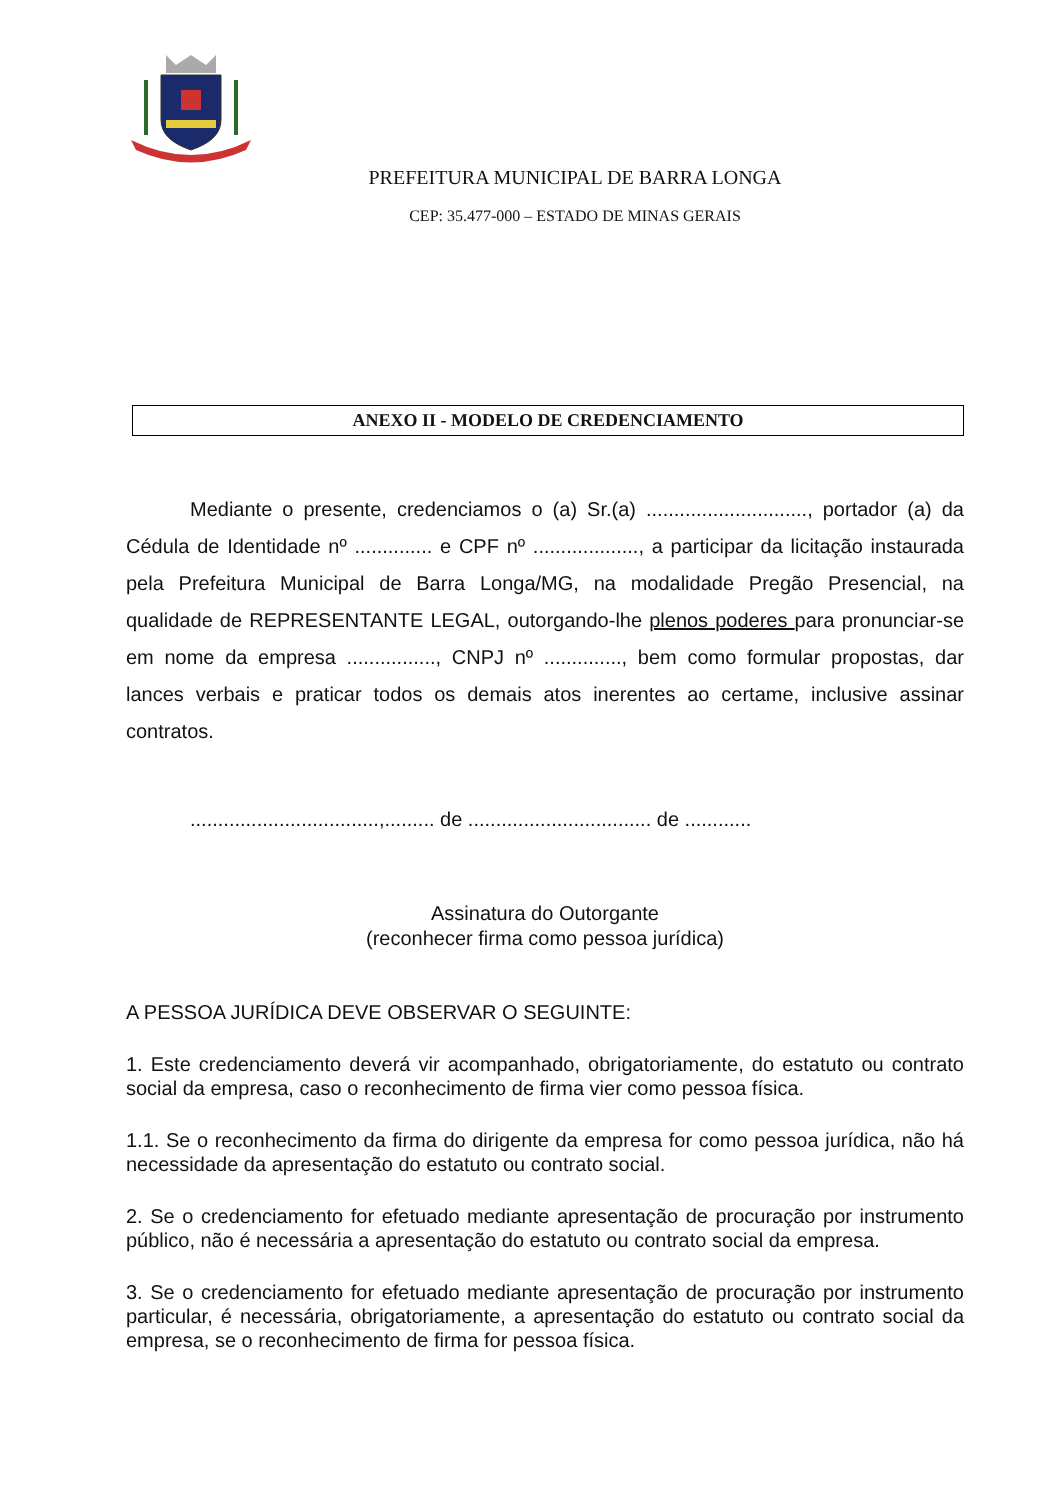PREFEITURA MUNICIPAL DE BARRA LONGA
CEP: 35.477-000 – ESTADO DE MINAS GERAIS
ANEXO II - MODELO DE CREDENCIAMENTO
Mediante o presente, credenciamos o (a) Sr.(a) ............................., portador (a) da Cédula de Identidade nº .............. e CPF nº ..................., a participar da licitação instaurada pela Prefeitura Municipal de Barra Longa/MG, na modalidade Pregão Presencial, na qualidade de REPRESENTANTE LEGAL, outorgando-lhe plenos poderes para pronunciar-se em nome da empresa ................, CNPJ nº .............., bem como formular propostas, dar lances verbais e praticar todos os demais atos inerentes ao certame, inclusive assinar contratos.
..................................,......... de ................................. de ............
Assinatura do Outorgante
(reconhecer firma como pessoa jurídica)
A PESSOA JURÍDICA DEVE OBSERVAR O SEGUINTE:
1. Este credenciamento deverá vir acompanhado, obrigatoriamente, do estatuto ou contrato social da empresa, caso o reconhecimento de firma vier como pessoa física.
1.1. Se o reconhecimento da firma do dirigente da empresa for como pessoa jurídica, não há necessidade da apresentação do estatuto ou contrato social.
2. Se o credenciamento for efetuado mediante apresentação de procuração por instrumento público, não é necessária a apresentação do estatuto ou contrato social da empresa.
3. Se o credenciamento for efetuado mediante apresentação de procuração por instrumento particular, é necessária, obrigatoriamente, a apresentação do estatuto ou contrato social da empresa, se o reconhecimento de firma for pessoa física.